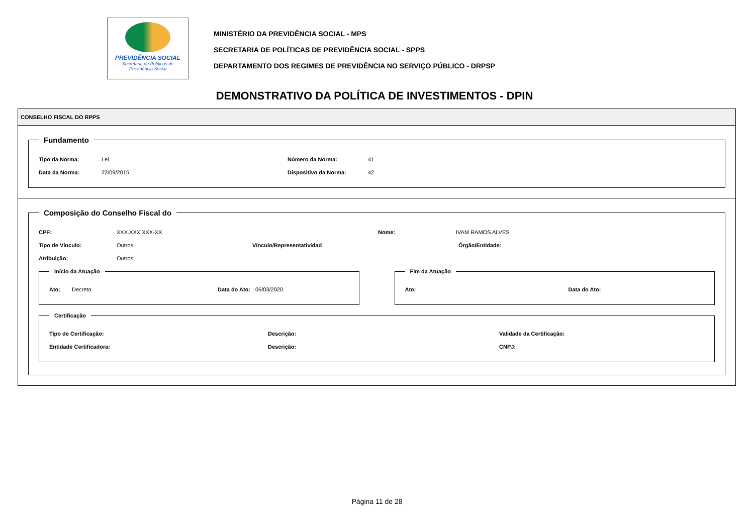PREVIDÊNCIA SOCIAL
Secretaria de Políticas de
Previdência Social
MINISTÉRIO DA PREVIDÊNCIA SOCIAL - MPS
SECRETARIA DE POLÍTICAS DE PREVIDÊNCIA SOCIAL - SPPS
DEPARTAMENTO DOS REGIMES DE PREVIDÊNCIA NO SERVIÇO PÚBLICO - DRPSP
DEMONSTRATIVO DA POLÍTICA DE INVESTIMENTOS - DPIN
CONSELHO FISCAL DO RPPS
Fundamento
Tipo da Norma: Lei Número da Norma: 41
Data da Norma: 22/09/2015 Dispositivo da Norma: 42
Composição do Conselho Fiscal do
CPF: XXX.XXX.XXX-XX Nome: IVAM RAMOS ALVES
Tipo de Vínculo: Outros Vínculo/Representatividad Órgão/Entidade:
Atribuição: Outros
Início da Atuação
Ato: Decreto Data do Ato: 06/03/2020
Fim da Atuação
Ato: Data do Ato:
Certificação
Tipo de Certificação: Descrição: Validade da Certificação:
Entidade Certificadora: Descrição: CNPJ:
Página 11 de 28